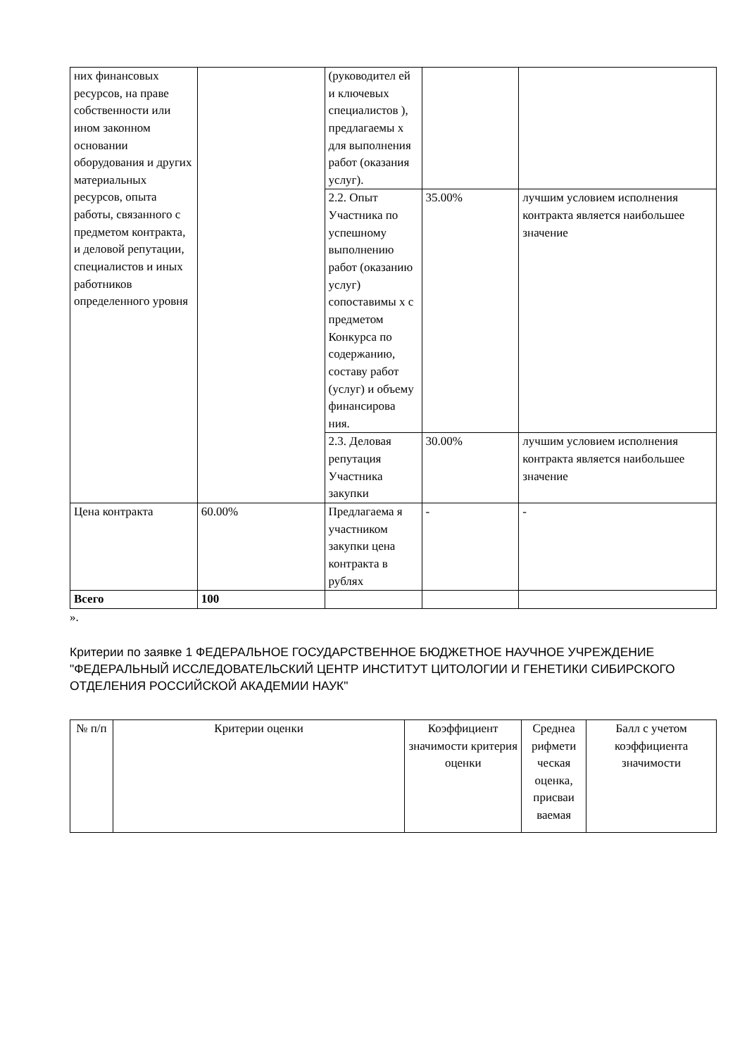| них финансовых ресурсов, на праве собственности или ином законном основании оборудования и других материальных ресурсов, опыта работы, связанного с предметом контракта, и деловой репутации, специалистов и иных работников определенного уровня | | (руководител ей и ключевых специалистов ), предлагаемы х для выполнения работ (оказания услуг). | | |
| | | 2.2. Опыт Участника по успешному выполнению работ (оказанию услуг) сопоставимы х с предметом Конкурса по содержанию, составу работ (услуг) и объему финансирова ния. | 35.00% | лучшим условием исполнения контракта является наибольшее значение |
| | | 2.3. Деловая репутация Участника закупки | 30.00% | лучшим условием исполнения контракта является наибольшее значение |
| Цена контракта | 60.00% | Предлагаема я участником закупки цена контракта в рублях | - | - |
| Всего | 100 | | | |
».
Критерии по заявке 1 ФЕДЕРАЛЬНОЕ ГОСУДАРСТВЕННОЕ БЮДЖЕТНОЕ НАУЧНОЕ УЧРЕЖДЕНИЕ "ФЕДЕРАЛЬНЫЙ ИССЛЕДОВАТЕЛЬСКИЙ ЦЕНТР ИНСТИТУТ ЦИТОЛОГИИ И ГЕНЕТИКИ СИБИРСКОГО ОТДЕЛЕНИЯ РОССИЙСКОЙ АКАДЕМИИ НАУК"
| № п/п | Критерии оценки | Коэффициент значимости критерия оценки | Среднеа рифмети ческая оценка, присваи ваемая | Балл с учетом коэффициента значимости |
| --- | --- | --- | --- | --- |